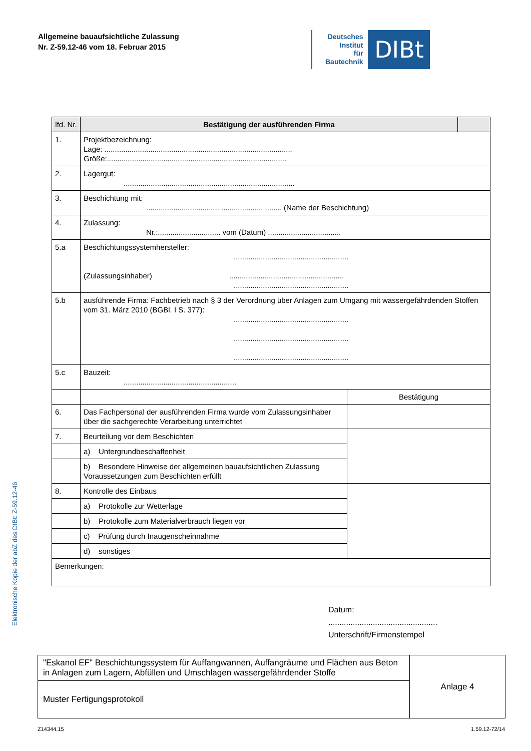Allgemeine bauaufsichtliche Zulassung
Nr. Z-59.12-46 vom 18. Februar 2015
Deutsches
Institut
für
Bautechnik
DIBt
Elektronische Kopie der abZ des DIBt: Z-59.12-46
| lfd. Nr. | Bestätigung der ausführenden Firma | | |
| --- | --- | --- | --- |
| 1. | Projektbezeichnung: Lage: .......................................................................................... Größe:...................................................................................... | | |
| 2. | Lagergut: .................................................................................. | | |
| 3. | Beschichtung mit: ................................... .................... ........ (Name der Beschichtung) | | |
| 4. | Zulassung: Nr.:.............................. vom (Datum) ................................... | | |
| 5.a | Beschichtungssystemhersteller: ....................................................... (Zulassungsinhaber) ....................................................... ....................................................... | | |
| 5.b | ausführende Firma: Fachbetrieb nach § 3 der Verordnung über Anlagen zum Umgang mit wassergefährdenden Stoffen vom 31. März 2010 (BGBl. I S. 377): ....................................................... ....................................................... ....................................................... | | |
| 5.c | Bauzeit: ...................................................... | | |
| | | Bestätigung | |
| 6. | Das Fachpersonal der ausführenden Firma wurde vom Zulassungsinhaber über die sachgerechte Verarbeitung unterrichtet | | |
| 7. | Beurteilung vor dem Beschichten | | |
| | a) Untergrundbeschaffenheit | | |
| | b) Besondere Hinweise der allgemeinen bauaufsichtlichen Zulassung Voraussetzungen zum Beschichten erfüllt | | |
| 8. | Kontrolle des Einbaus | | |
| | a) Protokolle zur Wetterlage | | |
| | b) Protokolle zum Materialverbrauch liegen vor | | |
| | c) Prüfung durch Inaugenscheinnahme | | |
| | d) sonstiges | | |
| Bemerkungen: | | | |
Datum:
.................................................
Unterschrift/Firmenstempel
| "Eskanol EF" Beschichtungssystem für Auffangwannen, Auffangräume und Flächen aus Beton in Anlagen zum Lagern, Abfüllen und Umschlagen wassergefährdender Stoffe | Anlage 4 |
| Muster Fertigungsprotokoll | |
Z14344.15 1.59.12-72/14